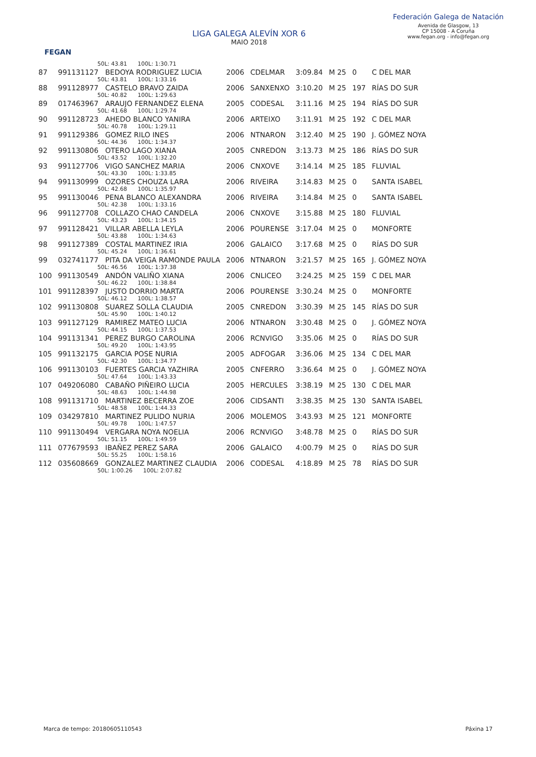FEGAN
LIGA GALEGA ALEVÍN XOR 6
MAIO 2018
Federación Galega de Natación
Avenida de Glasgow, 13
CP 15008 - A Coruña
www.fegan.org - info@fegan.org
| | 50L: 43.81 100L: 1:30.71 | | | | | | |
| 87 | 991131127 BEDOYA RODRIGUEZ LUCIA | 2006 | CDELMAR | 3:09.84 | M 25 | 0 | C DEL MAR |
| | 50L: 43.81 100L: 1:33.16 | | | | | | |
| 88 | 991128977 CASTELO BRAVO ZAIDA | 2006 | SANXENXO | 3:10.20 | M 25 | 197 | RÍAS DO SUR |
| | 50L: 40.82 100L: 1:29.63 | | | | | | |
| 89 | 017463967 ARAUJO FERNANDEZ ELENA | 2005 | CODESAL | 3:11.16 | M 25 | 194 | RÍAS DO SUR |
| | 50L: 41.68 100L: 1:29.74 | | | | | | |
| 90 | 991128723 AHEDO BLANCO YANIRA | 2006 | ARTEIXO | 3:11.91 | M 25 | 192 | C DEL MAR |
| | 50L: 40.78 100L: 1:29.11 | | | | | | |
| 91 | 991129386 GOMEZ RILO INES | 2006 | NTNARON | 3:12.40 | M 25 | 190 | J. GÓMEZ NOYA |
| | 50L: 44.36 100L: 1:34.37 | | | | | | |
| 92 | 991130806 OTERO LAGO XIANA | 2005 | CNREDON | 3:13.73 | M 25 | 186 | RÍAS DO SUR |
| | 50L: 43.52 100L: 1:32.20 | | | | | | |
| 93 | 991127706 VIGO SANCHEZ MARIA | 2006 | CNXOVE | 3:14.14 | M 25 | 185 | FLUVIAL |
| | 50L: 43.30 100L: 1:33.85 | | | | | | |
| 94 | 991130999 OZORES CHOUZA LARA | 2006 | RIVEIRA | 3:14.83 | M 25 | 0 | SANTA ISABEL |
| | 50L: 42.68 100L: 1:35.97 | | | | | | |
| 95 | 991130046 PENA BLANCO ALEXANDRA | 2006 | RIVEIRA | 3:14.84 | M 25 | 0 | SANTA ISABEL |
| | 50L: 42.38 100L: 1:33.16 | | | | | | |
| 96 | 991127708 COLLAZO CHAO CANDELA | 2006 | CNXOVE | 3:15.88 | M 25 | 180 | FLUVIAL |
| | 50L: 43.23 100L: 1:34.15 | | | | | | |
| 97 | 991128421 VILLAR ABELLA LEYLA | 2006 | POURENSE | 3:17.04 | M 25 | 0 | MONFORTE |
| | 50L: 43.88 100L: 1:34.63 | | | | | | |
| 98 | 991127389 COSTAL MARTINEZ IRIA | 2006 | GALAICO | 3:17.68 | M 25 | 0 | RÍAS DO SUR |
| | 50L: 45.24 100L: 1:36.61 | | | | | | |
| 99 | 032741177 PITA DA VEIGA RAMONDE PAULA | 2006 | NTNARON | 3:21.57 | M 25 | 165 | J. GÓMEZ NOYA |
| | 50L: 46.56 100L: 1:37.38 | | | | | | |
| 100 | 991130549 ANDÓN VALIÑO XIANA | 2006 | CNLICEO | 3:24.25 | M 25 | 159 | C DEL MAR |
| | 50L: 46.22 100L: 1:38.84 | | | | | | |
| 101 | 991128397 JUSTO DORRIO MARTA | 2006 | POURENSE | 3:30.24 | M 25 | 0 | MONFORTE |
| | 50L: 46.12 100L: 1:38.57 | | | | | | |
| 102 | 991130808 SUAREZ SOLLA CLAUDIA | 2005 | CNREDON | 3:30.39 | M 25 | 145 | RÍAS DO SUR |
| | 50L: 45.90 100L: 1:40.12 | | | | | | |
| 103 | 991127129 RAMIREZ MATEO LUCIA | 2006 | NTNARON | 3:30.48 | M 25 | 0 | J. GÓMEZ NOYA |
| | 50L: 44.15 100L: 1:37.53 | | | | | | |
| 104 | 991131341 PEREZ BURGO CAROLINA | 2006 | RCNVIGO | 3:35.06 | M 25 | 0 | RÍAS DO SUR |
| | 50L: 49.20 100L: 1:43.95 | | | | | | |
| 105 | 991132175 GARCIA POSE NURIA | 2005 | ADFOGAR | 3:36.06 | M 25 | 134 | C DEL MAR |
| | 50L: 42.30 100L: 1:34.77 | | | | | | |
| 106 | 991130103 FUERTES GARCIA YAZHIRA | 2005 | CNFERRO | 3:36.64 | M 25 | 0 | J. GÓMEZ NOYA |
| | 50L: 47.64 100L: 1:43.33 | | | | | | |
| 107 | 049206080 CABAÑO PIÑEIRO LUCIA | 2005 | HERCULES | 3:38.19 | M 25 | 130 | C DEL MAR |
| | 50L: 48.63 100L: 1:44.98 | | | | | | |
| 108 | 991131710 MARTINEZ BECERRA ZOE | 2006 | CIDSANTI | 3:38.35 | M 25 | 130 | SANTA ISABEL |
| | 50L: 48.58 100L: 1:44.33 | | | | | | |
| 109 | 034297810 MARTINEZ PULIDO NURIA | 2006 | MOLEMOS | 3:43.93 | M 25 | 121 | MONFORTE |
| | 50L: 49.78 100L: 1:47.57 | | | | | | |
| 110 | 991130494 VERGARA NOYA NOELIA | 2006 | RCNVIGO | 3:48.78 | M 25 | 0 | RÍAS DO SUR |
| | 50L: 51.15 100L: 1:49.59 | | | | | | |
| 111 | 077679593 IBAÑEZ PEREZ SARA | 2006 | GALAICO | 4:00.79 | M 25 | 0 | RÍAS DO SUR |
| | 50L: 55.25 100L: 1:58.16 | | | | | | |
| 112 | 035608669 GONZALEZ MARTINEZ CLAUDIA | 2006 | CODESAL | 4:18.89 | M 25 | 78 | RÍAS DO SUR |
| | 50L: 1:00.26 100L: 2:07.82 | | | | | | |
Marca de tempo: 20180605110543 Páxina 17